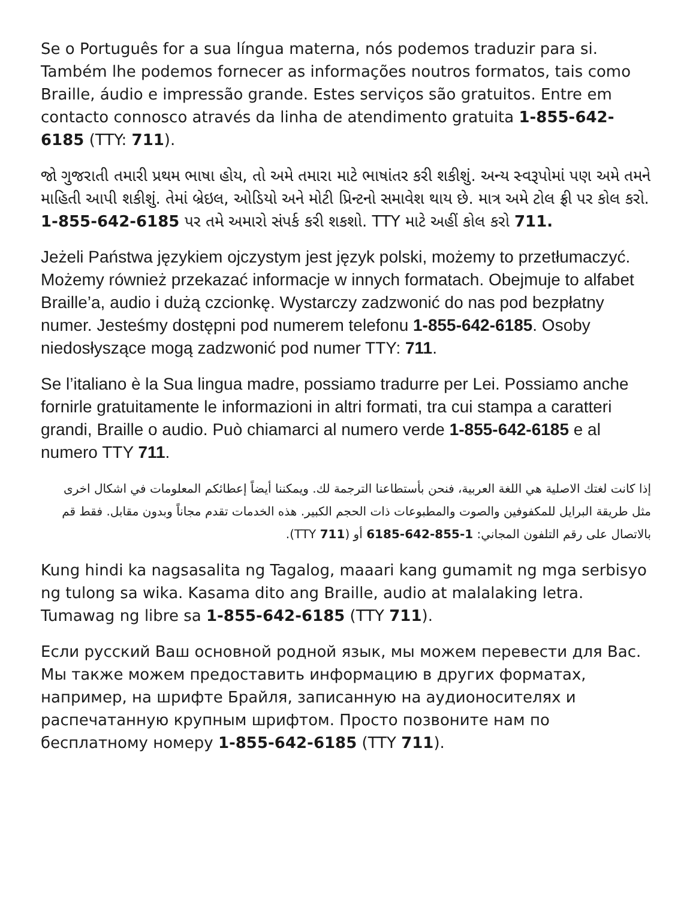Se o Português for a sua língua materna, nós podemos traduzir para si. Também lhe podemos fornecer as informações noutros formatos, tais como Braille, áudio e impressão grande. Estes serviços são gratuitos. Entre em contacto connosco através da linha de atendimento gratuita 1-855-642-6185 (TTY: 711).
જો ગુજરાતી તમારી પ્રથમ ભાષા હોય, તો અમે તમારા માટે ભાષાંતર કરી શકીશું. અન્ય સ્વરૂપોમાં પણ અમે તમને માહિતી આપી શકીશું. તેમાં બ્રેઇલ, ઓડિયો અને મોટી પ્રિન્ટનો સમાવેશ થાય છે. માત્ર અમે ટોલ ફ્રી પર કોલ કરો. 1-855-642-6185 પર તમે અમારો સંપર્ક કરી શકશો. TTY માટે અહીં કોલ કરો 711.
Jeżeli Państwa językiem ojczystym jest język polski, możemy to przetłumaczyć. Możemy również przekazać informacje w innych formatach. Obejmuje to alfabet Braille’a, audio i dużą czcionkę. Wystarczy zadzwonić do nas pod bezpłatny numer. Jesteśmy dostępni pod numerem telefonu 1-855-642-6185. Osoby niedosłyszące mogą zadzwonić pod numer TTY: 711.
Se l’italiano è la Sua lingua madre, possiamo tradurre per Lei. Possiamo anche fornirle gratuitamente le informazioni in altri formati, tra cui stampa a caratteri grandi, Braille o audio. Può chiamarci al numero verde 1-855-642-6185 e al numero TTY 711.
إذا كانت لغتك الاصلية هي اللغة العربية، فنحن بأستطاعنا الترجمة لك. ويمكننا أيضاً إعطائكم المعلومات في اشكال اخرى مثل طريقة البرايل للمكفوفين والصوت والمطبوعات ذات الحجم الكبير. هذه الخدمات تقدم مجاناً وبدون مقابل. فقط قم بالاتصال على رقم التلفون المجاني: 1-855-642-6185 أو (711 TTY).
Kung hindi ka nagsasalita ng Tagalog, maaari kang gumamit ng mga serbisyo ng tulong sa wika. Kasama dito ang Braille, audio at malalaking letra. Tumawag ng libre sa 1-855-642-6185 (TTY 711).
Если русский Ваш основной родной язык, мы можем перевести для Вас. Мы также можем предоставить информацию в других форматах, например, на шрифте Брайля, записанную на аудионосителях и распечатанную крупным шрифтом. Просто позвоните нам по бесплатному номеру 1-855-642-6185 (TTY 711).